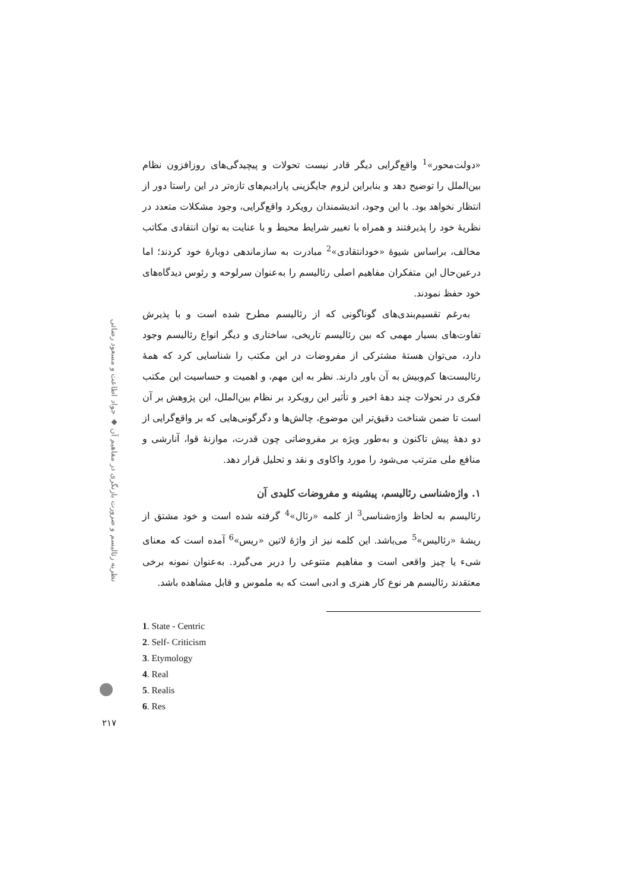«دولت‌محور»<sup>1</sup> واقع‌گرایی دیگر قادر نیست تحولات و پیچیدگی‌های روزافزون نظام بین‌الملل را توضیح دهد و بنابراین لزوم جایگزینی پارادیم‌های تازه‌تر در این راستا دور از انتظار نخواهد بود. با این وجود، اندیشمندان رویکرد واقع‌گرایی، وجود مشکلات متعدد در نظریهٔ خود را پذیرفتند و همراه با تغییر شرایط محیط و با عنایت به توان انتقادی مکاتب مخالف، براساس شیوهٔ «خودانتقادی»<sup>2</sup> مبادرت به سازماندهی دوبارهٔ خود کردند؛ اما درعین‌حال این متفکران مفاهیم اصلی رئالیسم را به‌عنوان سرلوحه و رئوس دیدگاه‌های خود حفظ نمودند.
به‌رغم تقسیم‌بندی‌های گوناگونی که از رئالیسم مطرح شده است و با پذیرش تفاوت‌های بسیار مهمی که بین رئالیسم تاریخی، ساختاری و دیگر انواع رئالیسم وجود دارد، می‌توان هستهٔ مشترکی از مفروضات در این مکتب را شناسایی کرد که همهٔ رئالیست‌ها کم‌وبیش به آن باور دارند. نظر به این مهم، و اهمیت و حساسیت این مکتب فکری در تحولات چند دههٔ اخیر و تأثیر این رویکرد بر نظام بین‌الملل، این پژوهش بر آن است تا ضمن شناخت دقیق‌تر این موضوع، چالش‌ها و دگرگونی‌هایی که بر واقع‌گرایی از دو دههٔ پیش تاکنون و به‌طور ویژه بر مفروضاتی چون قدرت، موازنهٔ قوا، آنارشی و منافع ملی مترتب می‌شود را مورد واکاوی و نقد و تحلیل قرار دهد.
۱. واژه‌شناسی رئالیسم، پیشینه و مفروضات کلیدی آن
رئالیسم به لحاظ واژه‌شناسی<sup>3</sup> از کلمه «رئال»<sup>4</sup> گرفته شده است و خود مشتق از ریشهٔ «رئالیس»<sup>5</sup> می‌باشد. این کلمه نیز از واژهٔ لاتین «ریس»<sup>6</sup> آمده است که معنای شیء یا چیز واقعی است و مفاهیم متنوعی را دربر می‌گیرد. به‌عنوان نمونه برخی معتقدند رئالیسم هر نوع کار هنری و ادبی است که به ملموس و قابل مشاهده باشد.
1. State - Centric
2. Self- Criticism
3. Etymology
4. Real
5. Realis
6. Res
نظریه رئالیسم و ضرورت بازنگری در مفاهیم آن ◆ جواد اطاعت و مسعود رضائی
۲۱۷